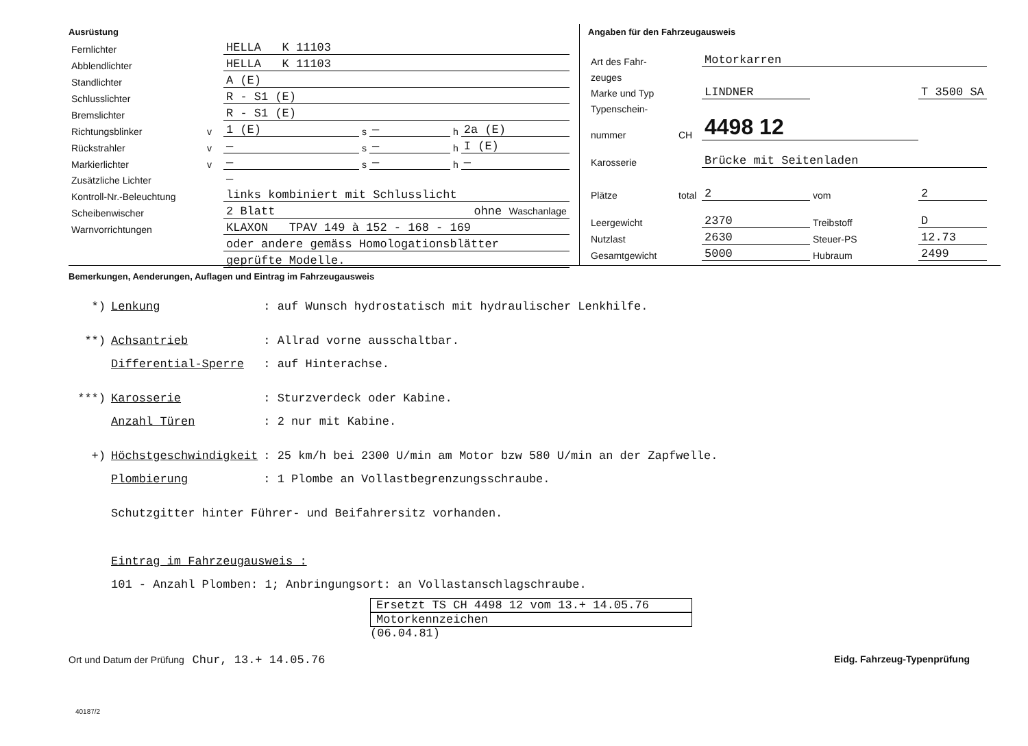Ausrüstung
| Fernlichter | | HELLA K 11103 | | | | |
| Abblendlichter | | HELLA K 11103 | | | | |
| Standlichter | | A (E) | | | | |
| Schlusslichter | | R - S1 (E) | | | | |
| Bremslichter | | R - S1 (E) | | | | |
| Richtungsblinker | v | 1 (E) | s | — | h | 2a (E) |
| Rückstrahler | v | — | s | — | h | I (E) |
| Markierlichter | v | — | s | — | h | — |
| Zusätzliche Lichter | | — | | | | |
| Kontroll-Nr.-Beleuchtung | | links kombiniert mit Schlusslicht | | | | |
| Scheibenwischer | | 2 Blatt ohne Waschanlage | | | | |
| Warnvorrichtungen | | KLAXON TPAV 149 à 152 - 168 - 169 | | | | |
| | | oder andere gemäss Homologationsblätter | | | | |
| | | geprüfte Modelle. | | | | |
Angaben für den Fahrzeugausweis
| Art des Fahr- | | Motorkarren | | |
| zeuges | | | | |
| Marke und Typ | | LINDNER | | T 3500 SA |
| Typenschein- | | | | |
| nummer | CH | 4498 12 | | |
| Karosserie | | Brücke mit Seitenladen | | |
| Plätze | total | 2 | vom | 2 |
| Leergewicht | | 2370 | Treibstoff | D |
| Nutzlast | | 2630 | Steuer-PS | 12.73 |
| Gesamtgewicht | | 5000 | Hubraum | 2499 |
Bemerkungen, Aenderungen, Auflagen und Eintrag im Fahrzeugausweis
| *) | Lenkung | : auf Wunsch hydrostatisch mit hydraulischer Lenkhilfe. |
| **) | Achsantrieb | : Allrad vorne ausschaltbar. |
| | Differential-Sperre | : auf Hinterachse. |
| ***) | Karosserie | : Sturzverdeck oder Kabine. |
| | Anzahl Türen | : 2 nur mit Kabine. |
| +) | Höchstgeschwindigkeit | : 25 km/h bei 2300 U/min am Motor bzw 580 U/min an der Zapfwelle. |
| | Plombierung | : 1 Plombe an Vollastbegrenzungsschraube. |
| | Schutzgitter hinter Führer- und Beifahrersitz vorhanden. | |
| | Eintrag im Fahrzeugausweis : | |
| | 101 - Anzahl Plomben: 1; Anbringungsort: an Vollastanschlagschraube. | |
Ersetzt TS CH 4498 12 vom 13.+ 14.05.76
Motorkennzeichen
(06.04.81)
Ort und Datum der Prüfung Chur, 13.+ 14.05.76 Eidg. Fahrzeug-Typenprüfung
40187/2